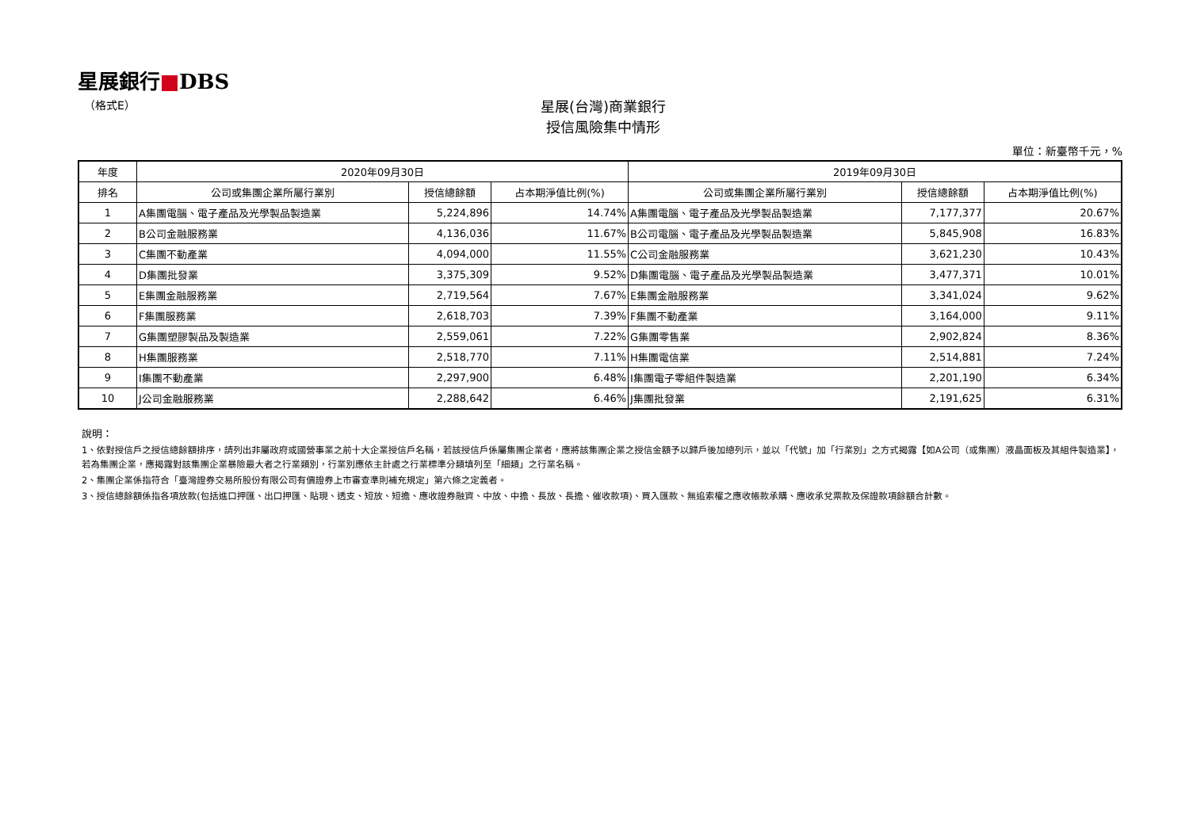星展銀行 DBS
（格式E）
星展(台灣)商業銀行
授信風險集中情形
單位：新臺幣千元，%
| 年度 | 2020年09月30日 | | | 2019年09月30日 | | |
| --- | --- | --- | --- | --- | --- | --- |
| 排名 | 公司或集團企業所屬行業別 | 授信總餘額 | 占本期淨值比例(%) | 公司或集團企業所屬行業別 | 授信總餘額 | 占本期淨值比例(%) |
| 1 | A集團電腦、電子產品及光學製品製造業 | 5,224,896 | 14.74% | A集團電腦、電子產品及光學製品製造業 | 7,177,377 | 20.67% |
| 2 | B公司金融服務業 | 4,136,036 | 11.67% | B公司電腦、電子產品及光學製品製造業 | 5,845,908 | 16.83% |
| 3 | C集團不動產業 | 4,094,000 | 11.55% | C公司金融服務業 | 3,621,230 | 10.43% |
| 4 | D集團批發業 | 3,375,309 | 9.52% | D集團電腦、電子產品及光學製品製造業 | 3,477,371 | 10.01% |
| 5 | E集團金融服務業 | 2,719,564 | 7.67% | E集團金融服務業 | 3,341,024 | 9.62% |
| 6 | F集團服務業 | 2,618,703 | 7.39% | F集團不動產業 | 3,164,000 | 9.11% |
| 7 | G集團塑膠製品及製造業 | 2,559,061 | 7.22% | G集團零售業 | 2,902,824 | 8.36% |
| 8 | H集團服務業 | 2,518,770 | 7.11% | H集團電信業 | 2,514,881 | 7.24% |
| 9 | I集團不動產業 | 2,297,900 | 6.48% | I集團電子零組件製造業 | 2,201,190 | 6.34% |
| 10 | J公司金融服務業 | 2,288,642 | 6.46% | J集團批發業 | 2,191,625 | 6.31% |
說明：
1、依對授信戶之授信總餘額排序，請列出非屬政府或國營事業之前十大企業授信戶名稱，若該授信戶係屬集團企業者，應將該集團企業之授信金額予以歸戶後加總列示，並以「代號」加「行業別」之方式揭露【如A公司（或集團）液晶面板及其組件製造業】，若為集團企業，應揭露對該集團企業暴險最大者之行業類別，行業別應依主計處之行業標準分類填列至「細類」之行業名稱。
2、集團企業係指符合「臺灣證券交易所股份有限公司有價證券上市審查準則補充規定」第六條之定義者。
3、授信總餘額係指各項放款(包括進口押匯、出口押匯、貼現、透支、短放、短擔、應收證券融資、中放、中擔、長放、長擔、催收款項)、買入匯款、無追索權之應收帳款承購、應收承兌票款及保證款項餘額合計數。